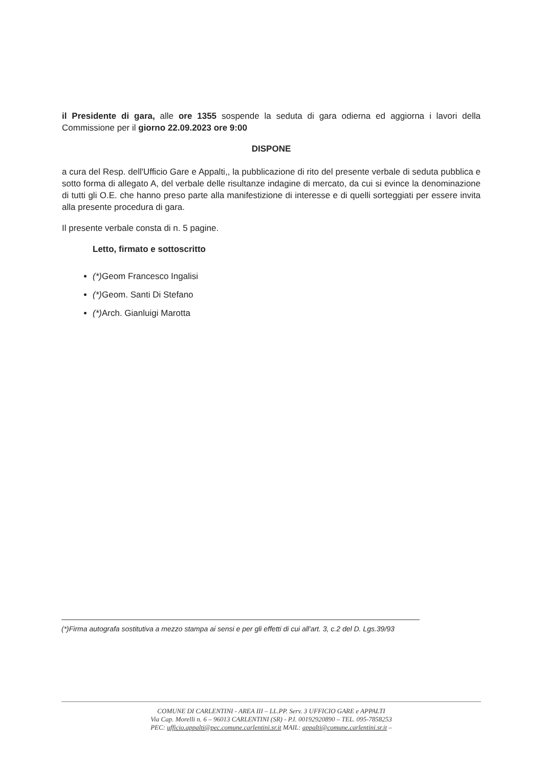il Presidente di gara, alle ore 1355 sospende la seduta di gara odierna ed aggiorna i lavori della Commissione per il giorno 22.09.2023 ore 9:00
DISPONE
a cura del Resp. dell'Ufficio Gare e Appalti,, la pubblicazione di rito del presente verbale di seduta pubblica e sotto forma di allegato A, del verbale delle risultanze indagine di mercato, da cui si evince la denominazione di tutti gli O.E. che hanno preso parte alla manifestizione di interesse e di quelli sorteggiati per essere invita alla presente procedura di gara.
Il presente verbale consta di n. 5 pagine.
Letto, firmato e sottoscritto
(*) Geom Francesco Ingalisi
(*) Geom. Santi Di Stefano
(*) Arch. Gianluigi Marotta
(*)Firma autografa sostitutiva a mezzo stampa ai sensi e per gli effetti di cui all'art. 3, c.2 del D. Lgs.39/93
COMUNE DI CARLENTINI - AREA III – LL.PP. Serv. 3 UFFICIO GARE e APPALTI
Via Cap. Morelli n. 6 – 96013 CARLENTINI (SR) - P.I. 00192920890 – TEL. 095-7858253
PEC: ufficio.appalti@pec.comune.carlentini.sr.it MAIL: appalti@comune.carlentini.sr.it –